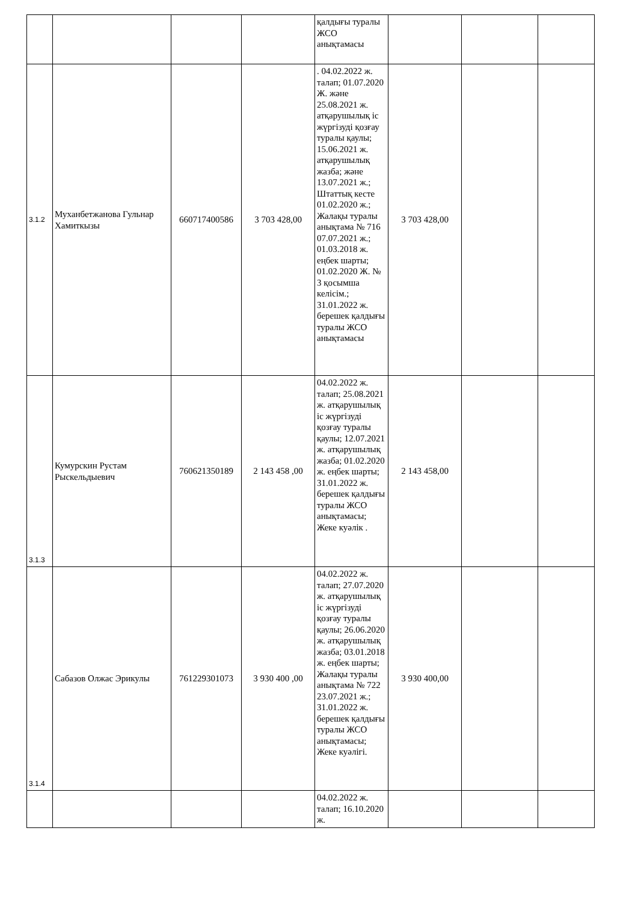| | | | | қалдығы туралы ЖСО анықтамасы | | | |
| 3.1.2 | Муханбетжанова Гульнар Хамиткызы | 660717400586 | 3 703 428,00 | . 04.02.2022 ж. талап; 01.07.2020 Ж. және 25.08.2021 ж. атқарушылық іс жүргізуді қозғау туралы қаулы; 15.06.2021 ж. атқарушылық жазба; және 13.07.2021 ж.; Штаттық кесте 01.02.2020 ж.; Жалақы туралы анықтама № 716 07.07.2021 ж.; 01.03.2018 ж. еңбек шарты; 01.02.2020 Ж. № 3 қосымша келісім.; 31.01.2022 ж. берешек қалдығы туралы ЖСО анықтамасы | 3 703 428,00 | | |
| 3.1.3 | Кумурскин Рустам Рыскельдыевич | 760621350189 | 2 143 458 ,00 | 04.02.2022 ж. талап; 25.08.2021 ж. атқарушылық іс жүргізуді қозғау туралы қаулы; 12.07.2021 ж. атқарушылық жазба; 01.02.2020 ж. еңбек шарты; 31.01.2022 ж. берешек қалдығы туралы ЖСО анықтамасы; Жеке куәлік . | 2 143 458,00 | | |
| 3.1.4 | Сабазов Олжас Эрикулы | 761229301073 | 3 930 400 ,00 | 04.02.2022 ж. талап; 27.07.2020 ж. атқарушылық іс жүргізуді қозғау туралы қаулы; 26.06.2020 ж. атқарушылық жазба; 03.01.2018 ж. еңбек шарты; Жалақы туралы анықтама № 722 23.07.2021 ж.; 31.01.2022 ж. берешек қалдығы туралы ЖСО анықтамасы; Жеке куәлігі. | 3 930 400,00 | | |
| | | | | 04.02.2022 ж. талап; 16.10.2020 ж. | | | |